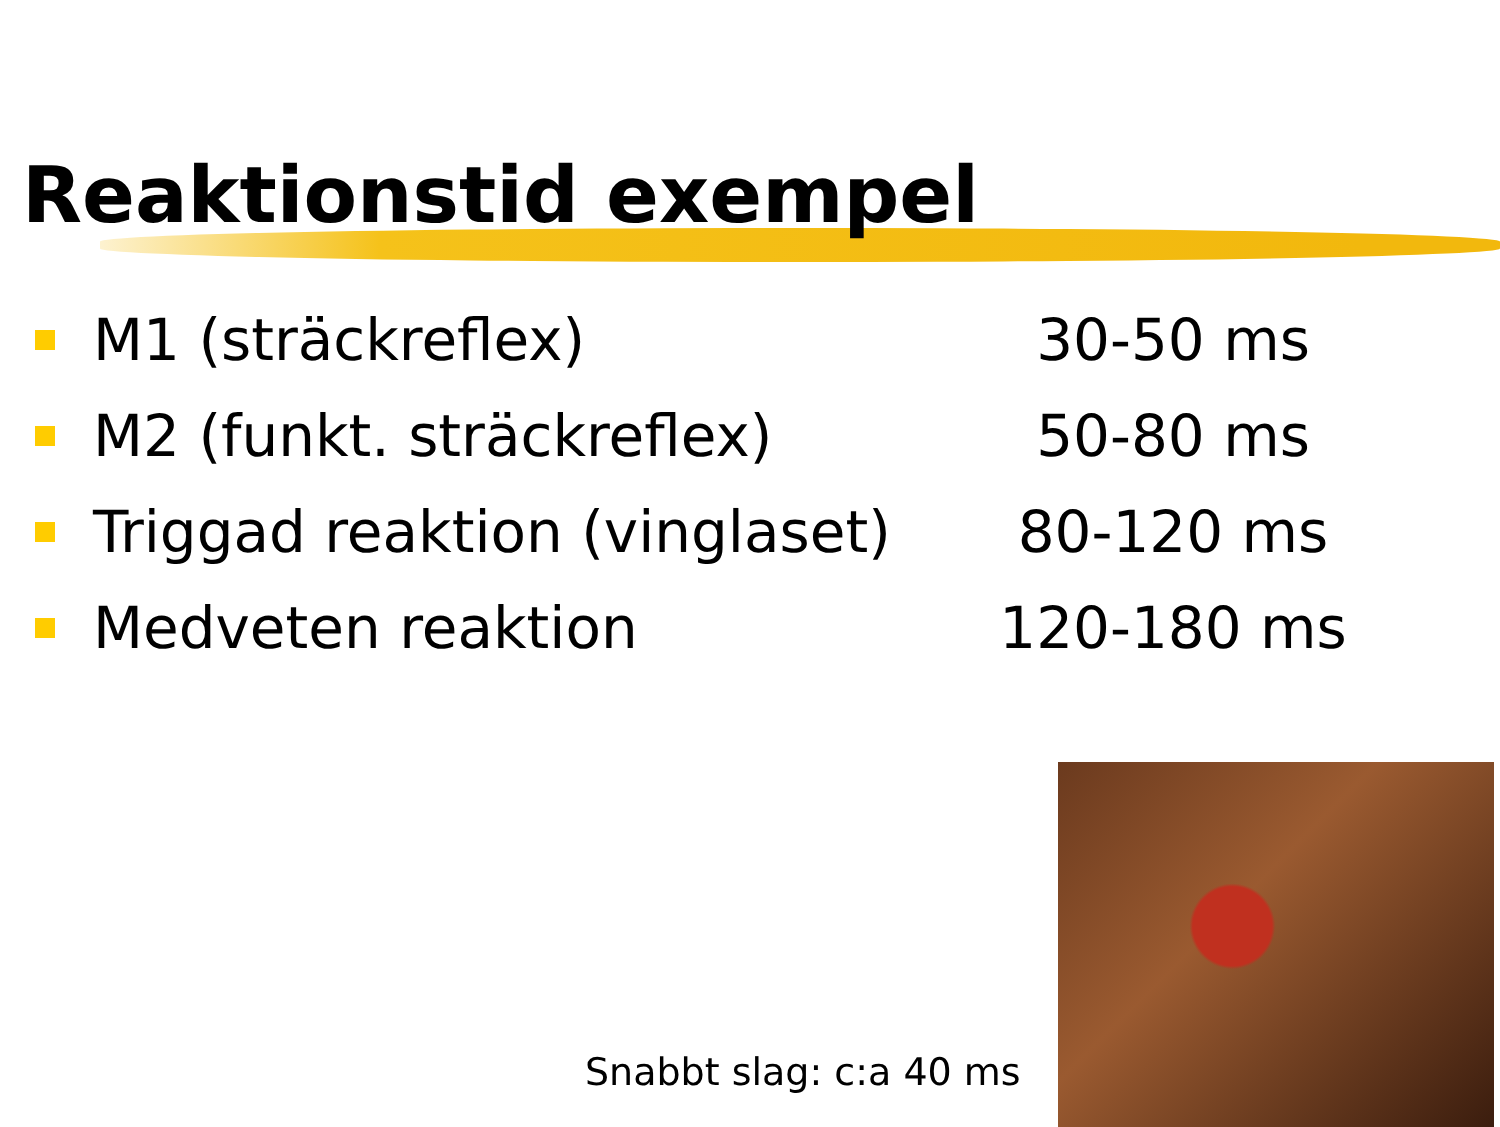Reaktionstid exempel
M1 (sträckreflex) 30-50 ms
M2 (funkt. sträckreflex) 50-80 ms
Triggad reaktion (vinglaset) 80-120 ms
Medveten reaktion 120-180 ms
Snabbt slag: c:a 40 ms